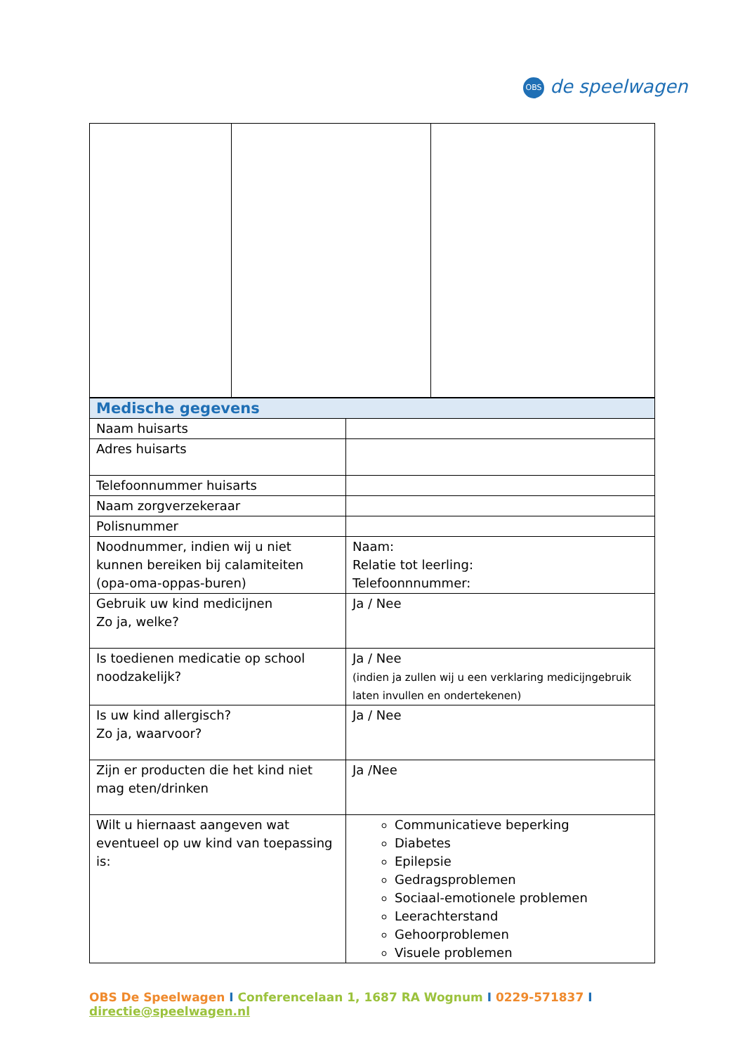OBS de speelwagen
| Medische gegevens | |
| Naam huisarts | |
| Adres huisarts | |
| Telefoonnummer huisarts | |
| Naam zorgverzekeraar | |
| Polisnummer | |
| Noodnummer, indien wij u niet kunnen bereiken bij calamiteiten (opa-oma-oppas-buren) | Naam: Relatie tot leerling: Telefoonnnummer: |
| Gebruik uw kind medicijnen Zo ja, welke? | Ja / Nee |
| Is toedienen medicatie op school noodzakelijk? | Ja / Nee (indien ja zullen wij u een verklaring medicijngebruik laten invullen en ondertekenen) |
| Is uw kind allergisch? Zo ja, waarvoor? | Ja / Nee |
| Zijn er producten die het kind niet mag eten/drinken | Ja /Nee |
| Wilt u hiernaast aangeven wat eventueel op uw kind van toepassing is: | Communicatieve beperking Diabetes Epilepsie Gedragsproblemen Sociaal-emotionele problemen Leerachterstand Gehoorproblemen Visuele problemen |
OBS De Speelwagen I Conferencelaan 1, 1687 RA Wognum I 0229-571837 I directie@speelwagen.nl